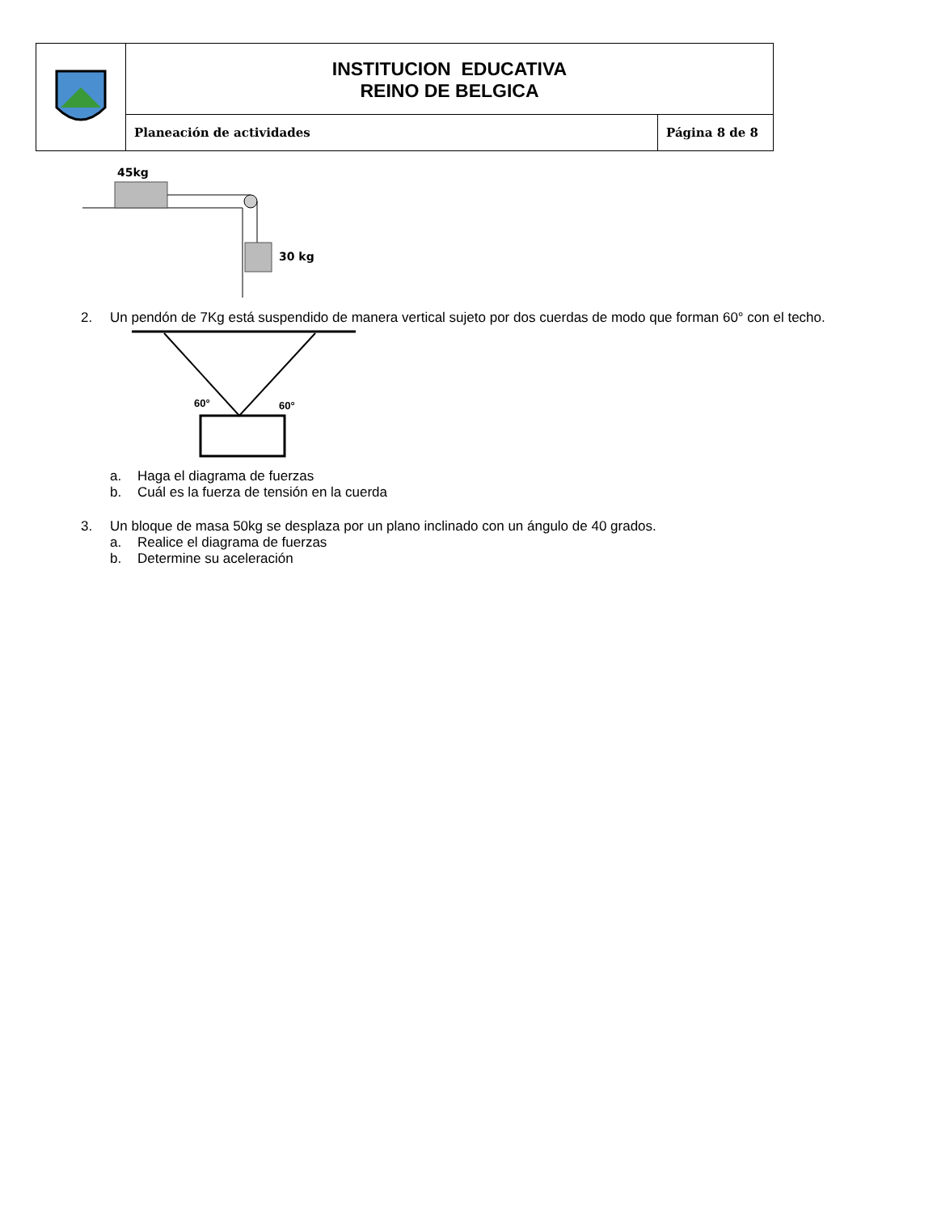| | INSTITUCION EDUCATIVA REINO DE BELGICA | |
| | Planeación de actividades | Página 8 de 8 |
45kg
30 kg
2. Un pendón de 7Kg está suspendido de manera vertical sujeto por dos cuerdas de modo que forman 60° con el techo.
60°
60°
a. Haga el diagrama de fuerzas
b. Cuál es la fuerza de tensión en la cuerda
3. Un bloque de masa 50kg se desplaza por un plano inclinado con un ángulo de 40 grados.
a. Realice el diagrama de fuerzas
b. Determine su aceleración